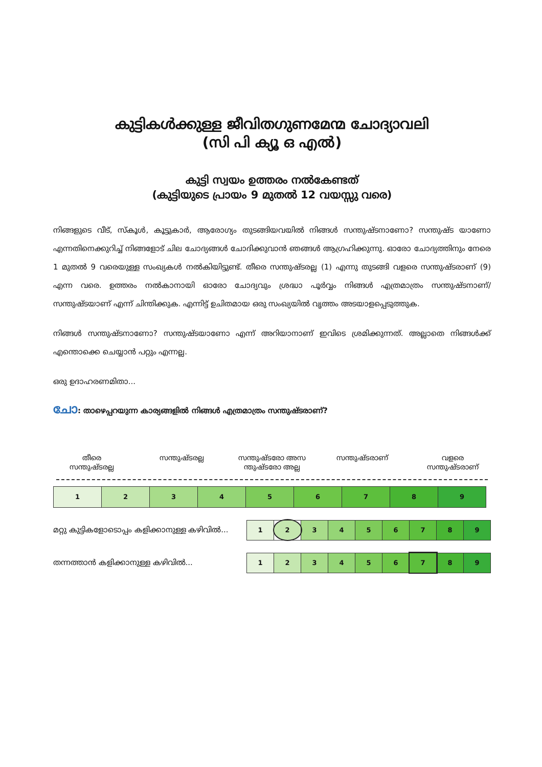കുട്ടികൾക്കുള്ള ജീവിതഗുണമേന്മ ചോദ്യാവലി
(സി പി ക്യൂ ഒ എൽ)
കുട്ടി സ്വയം ഉത്തരം നൽകേണ്ടത്
(കുട്ടിയുടെ പ്രായം 9 മുതൽ 12 വയസ്സു വരെ)
നിങ്ങളുടെ വീട്, സ്കൂൾ, കൂട്ടുകാർ, ആരോഗ്യം തുടങ്ങിയവയിൽ നിങ്ങൾ സന്തുഷ്ടനാണോ? സന്തുഷ്ട യാണോ എന്നതിനെക്കുറിച്ച് നിങ്ങളോട് ചില ചോദ്യങ്ങൾ ചോദിക്കുവാൻ ഞങ്ങൾ ആഗ്രഹിക്കുന്നു. ഓരോ ചോദ്യത്തിനും നേരെ 1 മുതൽ 9 വരെയുള്ള സംഖ്യകൾ നൽകിയിട്ടുണ്ട്. തീരെ സന്തുഷ്ടരല്ല (1) എന്നു തുടങ്ങി വളരെ സന്തുഷ്ടരാണ് (9) എന്ന വരെ. ഉത്തരം നൽകാനായി ഓരോ ചോദ്യവും ശ്രദ്ധാ പൂർവ്വം നിങ്ങൾ എത്രമാത്രം സന്തുഷ്ടനാണ്/ സന്തുഷ്ടയാണ് എന്ന് ചിന്തിക്കുക. എന്നിട്ട് ഉചിതമായ ഒരു സംഖ്യയിൽ വൃത്തം അടയാളപ്പെടുത്തുക.
നിങ്ങൾ സന്തുഷ്ടനാണോ? സന്തുഷ്ടയാണോ എന്ന് അറിയാനാണ് ഇവിടെ ശ്രമിക്കുന്നത്. അല്ലാതെ നിങ്ങൾക്ക് എന്തൊക്കെ ചെയ്യാൻ പറ്റും എന്നല്ല.
ഒരു ഉദാഹരണമിതാ...
ചോ: താഴെപ്പറയുന്ന കാര്യങ്ങളിൽ നിങ്ങൾ എത്രമാത്രം സന്തുഷ്ടരാണ്?
തീരെ
സന്തുഷ്ടരല്ല
സന്തുഷ്ടരല്ല സന്തുഷ്ടരോ അസ ന്തുഷ്ടരോ അല്ല
സന്തുഷ്ടരാണ് വളരെ
സന്തുഷ്ടരാണ്
| 1 | 2 | 3 | 4 | 5 | 6 | 7 | 8 | 9 |
മറ്റു കുട്ടികളോടൊപ്പം കളിക്കാനുള്ള കഴിവിൽ...
| 1 | 2 | 3 | 4 | 5 | 6 | 7 | 8 | 9 |
തന്നത്താൻ കളിക്കാനുള്ള കഴിവിൽ...
| 1 | 2 | 3 | 4 | 5 | 6 | 7 | 8 | 9 |